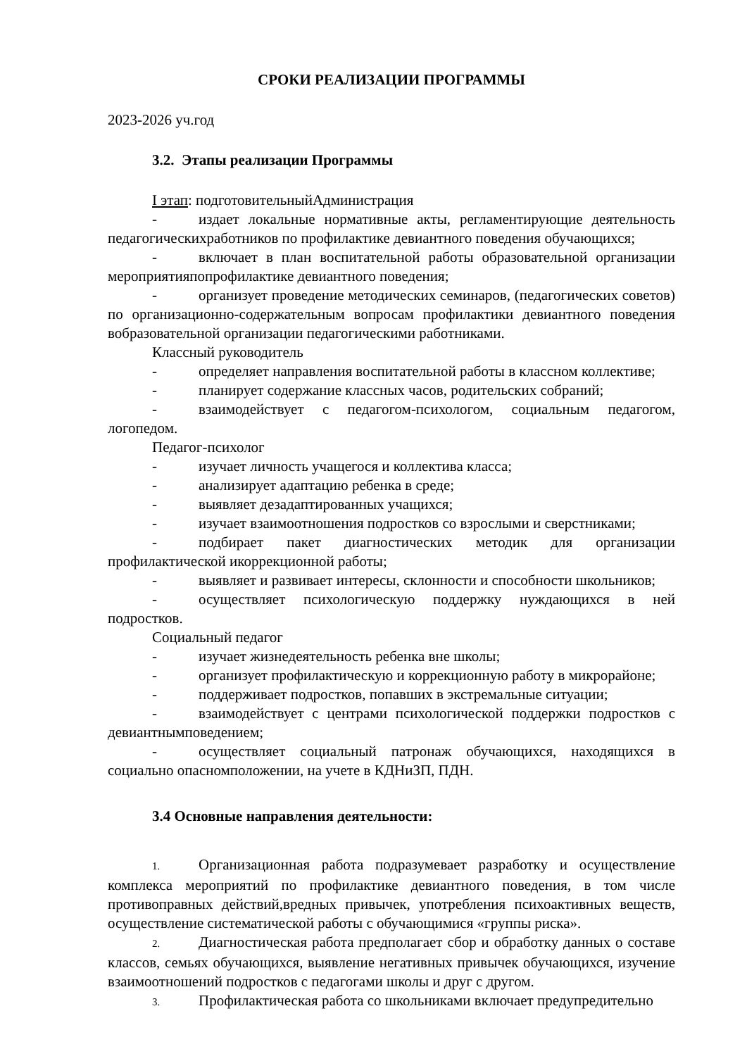СРОКИ РЕАЛИЗАЦИИ ПРОГРАММЫ
2023-2026 уч.год
3.2. Этапы реализации Программы
I этап: подготовительныйАдминистрация
- издает локальные нормативные акты, регламентирующие деятельность педагогическихработников по профилактике девиантного поведения обучающихся;
- включает в план воспитательной работы образовательной организации мероприятияпопрофилактике девиантного поведения;
- организует проведение методических семинаров, (педагогических советов) по организационно-содержательным вопросам профилактики девиантного поведения вобразовательной организации педагогическими работниками.
Классный руководитель
- определяет направления воспитательной работы в классном коллективе;
- планирует содержание классных часов, родительских собраний;
- взаимодействует с педагогом-психологом, социальным педагогом, логопедом.
Педагог-психолог
- изучает личность учащегося и коллектива класса;
- анализирует адаптацию ребенка в среде;
- выявляет дезадаптированных учащихся;
- изучает взаимоотношения подростков со взрослыми и сверстниками;
- подбирает пакет диагностических методик для организации профилактической икоррекционной работы;
- выявляет и развивает интересы, склонности и способности школьников;
- осуществляет психологическую поддержку нуждающихся в ней подростков.
Социальный педагог
- изучает жизнедеятельность ребенка вне школы;
- организует профилактическую и коррекционную работу в микрорайоне;
- поддерживает подростков, попавших в экстремальные ситуации;
- взаимодействует с центрами психологической поддержки подростков с девиантнымповедением;
- осуществляет социальный патронаж обучающихся, находящихся в социально опасномположении, на учете в КДНиЗП, ПДН.
3.4 Основные направления деятельности:
1. Организационная работа подразумевает разработку и осуществление комплекса мероприятий по профилактике девиантного поведения, в том числе противоправных действий,вредных привычек, употребления психоактивных веществ, осуществление систематической работы с обучающимися «группы риска».
2. Диагностическая работа предполагает сбор и обработку данных о составе классов, семьях обучающихся, выявление негативных привычек обучающихся, изучение взаимоотношений подростков с педагогами школы и друг с другом.
3. Профилактическая работа со школьниками включает предупредительно